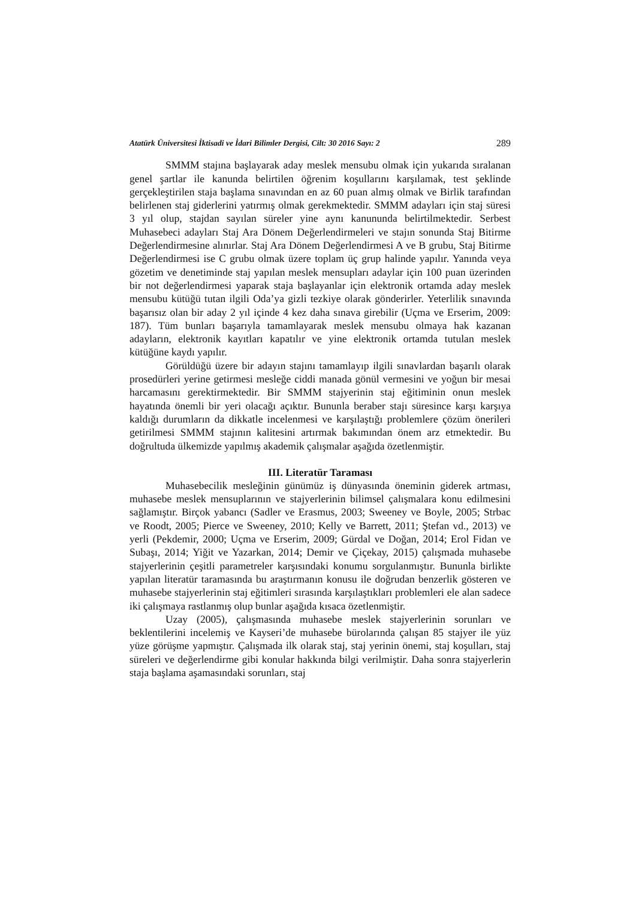Atatürk Üniversitesi İktisadi ve İdari Bilimler Dergisi, Cilt: 30 2016 Sayı: 2 289
SMMM stajına başlayarak aday meslek mensubu olmak için yukarıda sıralanan genel şartlar ile kanunda belirtilen öğrenim koşullarını karşılamak, test şeklinde gerçekleştirilen staja başlama sınavından en az 60 puan almış olmak ve Birlik tarafından belirlenen staj giderlerini yatırmış olmak gerekmektedir. SMMM adayları için staj süresi 3 yıl olup, stajdan sayılan süreler yine aynı kanununda belirtilmektedir. Serbest Muhasebeci adayları Staj Ara Dönem Değerlendirmeleri ve stajın sonunda Staj Bitirme Değerlendirmesine alınırlar. Staj Ara Dönem Değerlendirmesi A ve B grubu, Staj Bitirme Değerlendirmesi ise C grubu olmak üzere toplam üç grup halinde yapılır. Yanında veya gözetim ve denetiminde staj yapılan meslek mensupları adaylar için 100 puan üzerinden bir not değerlendirmesi yaparak staja başlayanlar için elektronik ortamda aday meslek mensubu kütüğü tutan ilgili Oda’ya gizli tezkiye olarak gönderirler. Yeterlilik sınavında başarısız olan bir aday 2 yıl içinde 4 kez daha sınava girebilir (Uçma ve Erserim, 2009: 187). Tüm bunları başarıyla tamamlayarak meslek mensubu olmaya hak kazanan adayların, elektronik kayıtları kapatılır ve yine elektronik ortamda tutulan meslek kütüğüne kaydı yapılır.
Görüldüğü üzere bir adayın stajını tamamlayıp ilgili sınavlardan başarılı olarak prosedürleri yerine getirmesi mesleğe ciddi manada gönül vermesini ve yoğun bir mesai harcamasını gerektirmektedir. Bir SMMM stajyerinin staj eğitiminin onun meslek hayatında önemli bir yeri olacağı açıktır. Bununla beraber stajı süresince karşı karşıya kaldığı durumların da dikkatle incelenmesi ve karşılaştığı problemlere çözüm önerileri getirilmesi SMMM stajının kalitesini artırmak bakımından önem arz etmektedir. Bu doğrultuda ülkemizde yapılmış akademik çalışmalar aşağıda özetlenmiştir.
III. Literatür Taraması
Muhasebecilik mesleğinin günümüz iş dünyasında öneminin giderek artması, muhasebe meslek mensuplarının ve stajyerlerinin bilimsel çalışmalara konu edilmesini sağlamıştır. Birçok yabancı (Sadler ve Erasmus, 2003; Sweeney ve Boyle, 2005; Strbac ve Roodt, 2005; Pierce ve Sweeney, 2010; Kelly ve Barrett, 2011; Ştefan vd., 2013) ve yerli (Pekdemir, 2000; Uçma ve Erserim, 2009; Gürdal ve Doğan, 2014; Erol Fidan ve Subaşı, 2014; Yiğit ve Yazarkan, 2014; Demir ve Çiçekay, 2015) çalışmada muhasebe stajyerlerinin çeşitli parametreler karşısındaki konumu sorgulanmıştır. Bununla birlikte yapılan literatür taramasında bu araştırmanın konusu ile doğrudan benzerlik gösteren ve muhasebe stajyerlerinin staj eğitimleri sırasında karşılaştıkları problemleri ele alan sadece iki çalışmaya rastlanmış olup bunlar aşağıda kısaca özetlenmiştir.
Uzay (2005), çalışmasında muhasebe meslek stajyerlerinin sorunları ve beklentilerini incelemiş ve Kayseri’de muhasebe bürolarında çalışan 85 stajyer ile yüz yüze görüşme yapmıştır. Çalışmada ilk olarak staj, staj yerinin önemi, staj koşulları, staj süreleri ve değerlendirme gibi konular hakkında bilgi verilmiştir. Daha sonra stajyerlerin staja başlama aşamasındaki sorunları, staj